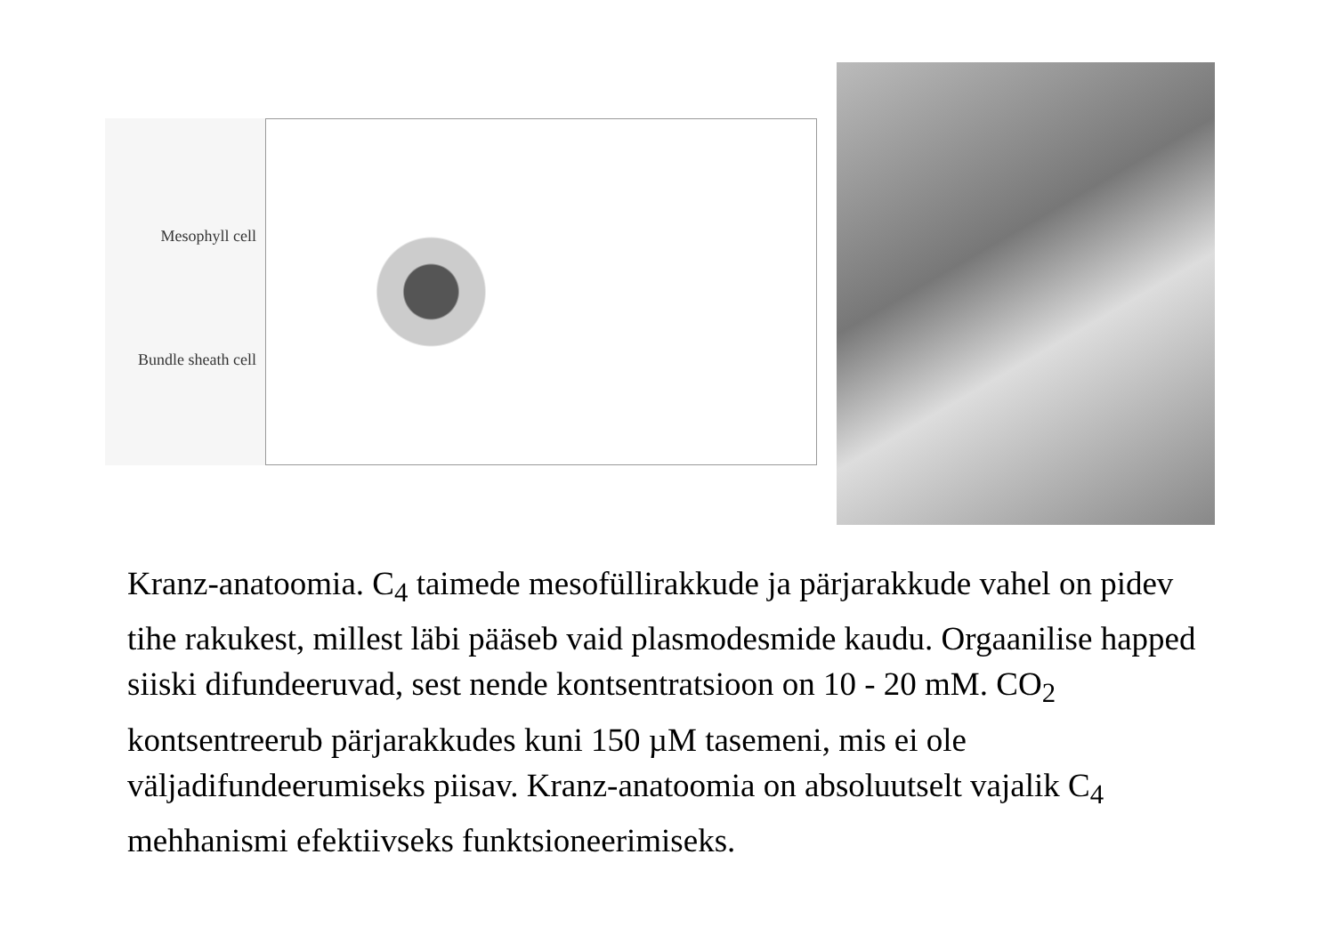Mesophyll cell
Bundle sheath cell
Kranz-anatoomia. C<sub>4</sub> taimede mesofüllirakkude ja pärjarakkude vahel on pidev tihe rakukest, millest läbi pääseb vaid plasmodesmide kaudu. Orgaanilise happed siiski difundeeruvad, sest nende kontsentratsioon on 10 - 20 mM. CO<sub>2</sub> kontsentreerub pärjarakkudes kuni 150 µM tasemeni, mis ei ole väljadifundeerumiseks piisav. Kranz-anatoomia on absoluutselt vajalik C<sub>4</sub> mehhanismi efektiivseks funktsioneerimiseks.